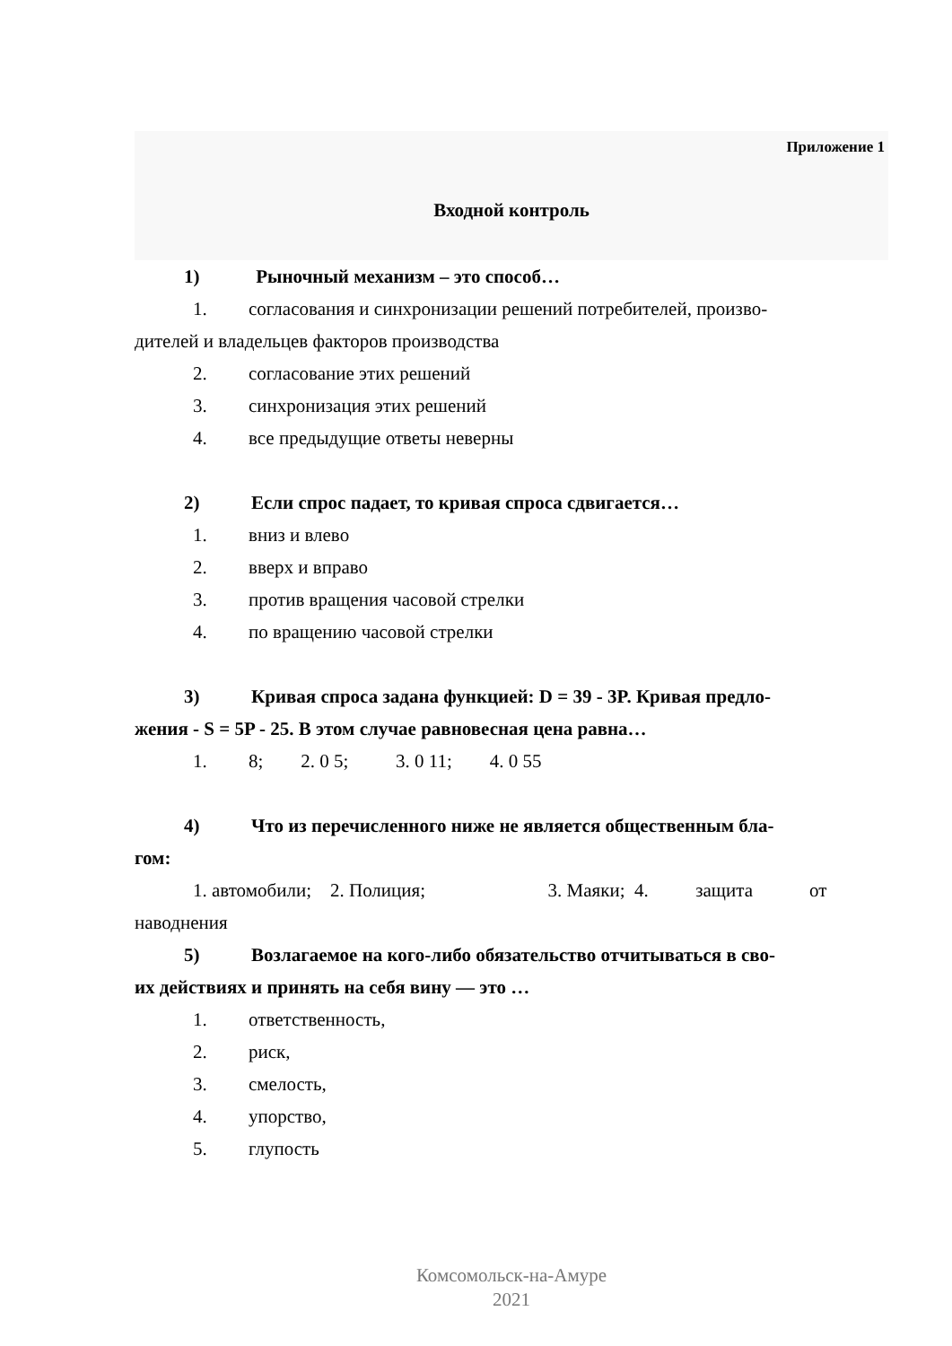Приложение 1
Входной контроль
1) Рыночный механизм – это способ…
1. согласования и синхронизации решений потребителей, произво-
дителей и владельцев факторов производства
2. согласование этих решений
3. синхронизация этих решений
4. все предыдущие ответы неверны
2) Если спрос падает, то кривая спроса сдвигается…
1. вниз и влево
2. вверх и вправо
3. против вращения часовой стрелки
4. по вращению часовой стрелки
3) Кривая спроса задана функцией: D = 39 - 3P. Кривая предло-
жения - S = 5P - 25. В этом случае равновесная цена равна…
1. 8; 2. 0 5; 3. 0 11; 4. 0 55
4) Что из перечисленного ниже не является общественным бла-
гом:
1. автомобили; 2. Полиция; 3. Маяки; 4. защита от
наводнения
5) Возлагаемое на кого-либо обязательство отчитываться в сво-
их действиях и принять на себя вину — это …
1. ответственность,
2. риск,
3. смелость,
4. упорство,
5. глупость
Комсомольск-на-Амуре
2021